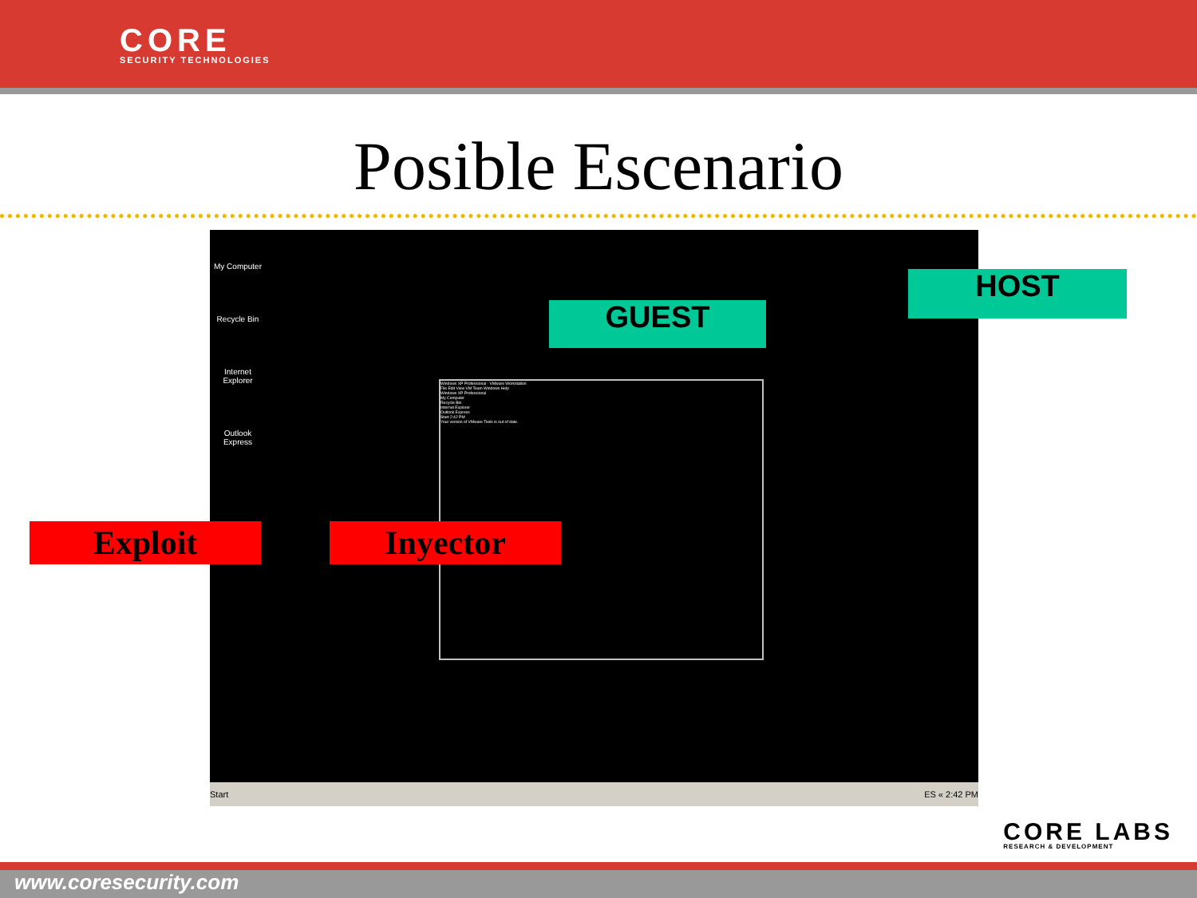CORE
SECURITY TECHNOLOGIES
Posible Escenario
My Computer
Recycle Bin
Internet Explorer
Outlook Express
Windows XP Professional - VMware Workstation
File Edit View VM Team Windows Help
Windows XP Professional
My Computer
Recycle Bin
Internet Explorer
Outlook Express
Start 2:42 PM
Your version of VMware Tools is out of date.
Start ES « 2:42 PM
GUEST
HOST
Exploit Inyector
CORE LABS
RESEARCH & DEVELOPMENT
www.coresecurity.com